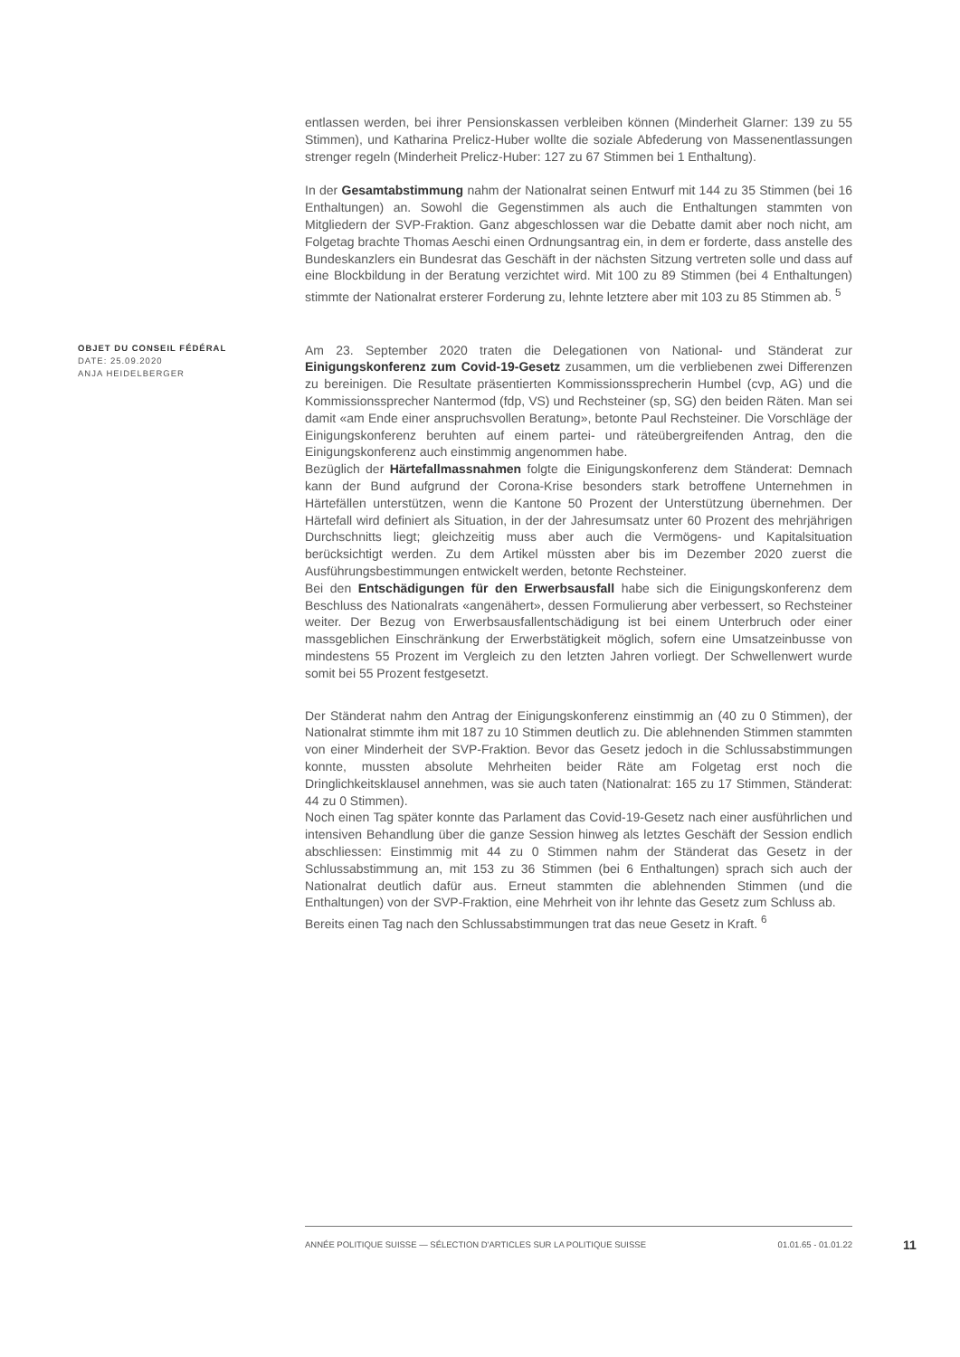entlassen werden, bei ihrer Pensionskassen verbleiben können (Minderheit Glarner: 139 zu 55 Stimmen), und Katharina Prelicz-Huber wollte die soziale Abfederung von Massenentlassungen strenger regeln (Minderheit Prelicz-Huber: 127 zu 67 Stimmen bei 1 Enthaltung).
In der Gesamtabstimmung nahm der Nationalrat seinen Entwurf mit 144 zu 35 Stimmen (bei 16 Enthaltungen) an. Sowohl die Gegenstimmen als auch die Enthaltungen stammten von Mitgliedern der SVP-Fraktion. Ganz abgeschlossen war die Debatte damit aber noch nicht, am Folgetag brachte Thomas Aeschi einen Ordnungsantrag ein, in dem er forderte, dass anstelle des Bundeskanzlers ein Bundesrat das Geschäft in der nächsten Sitzung vertreten solle und dass auf eine Blockbildung in der Beratung verzichtet wird. Mit 100 zu 89 Stimmen (bei 4 Enthaltungen) stimmte der Nationalrat ersterer Forderung zu, lehnte letztere aber mit 103 zu 85 Stimmen ab. <sup>5</sup>
OBJET DU CONSEIL FÉDÉRAL
DATE: 25.09.2020
ANJA HEIDELBERGER
Am 23. September 2020 traten die Delegationen von National- und Ständerat zur Einigungskonferenz zum Covid-19-Gesetz zusammen, um die verbliebenen zwei Differenzen zu bereinigen. Die Resultate präsentierten Kommissionssprecherin Humbel (cvp, AG) und die Kommissionssprecher Nantermod (fdp, VS) und Rechsteiner (sp, SG) den beiden Räten. Man sei damit «am Ende einer anspruchsvollen Beratung», betonte Paul Rechsteiner. Die Vorschläge der Einigungskonferenz beruhten auf einem partei- und räteübergreifenden Antrag, den die Einigungskonferenz auch einstimmig angenommen habe.
Bezüglich der Härtefallmassnahmen folgte die Einigungskonferenz dem Ständerat: Demnach kann der Bund aufgrund der Corona-Krise besonders stark betroffene Unternehmen in Härtefällen unterstützen, wenn die Kantone 50 Prozent der Unterstützung übernehmen. Der Härtefall wird definiert als Situation, in der der Jahresumsatz unter 60 Prozent des mehrjährigen Durchschnitts liegt; gleichzeitig muss aber auch die Vermögens- und Kapitalsituation berücksichtigt werden. Zu dem Artikel müssten aber bis im Dezember 2020 zuerst die Ausführungsbestimmungen entwickelt werden, betonte Rechsteiner.
Bei den Entschädigungen für den Erwerbsausfall habe sich die Einigungskonferenz dem Beschluss des Nationalrats «angenähert», dessen Formulierung aber verbessert, so Rechsteiner weiter. Der Bezug von Erwerbsausfallentschädigung ist bei einem Unterbruch oder einer massgeblichen Einschränkung der Erwerbstätigkeit möglich, sofern eine Umsatzeinbusse von mindestens 55 Prozent im Vergleich zu den letzten Jahren vorliegt. Der Schwellenwert wurde somit bei 55 Prozent festgesetzt.
Der Ständerat nahm den Antrag der Einigungskonferenz einstimmig an (40 zu 0 Stimmen), der Nationalrat stimmte ihm mit 187 zu 10 Stimmen deutlich zu. Die ablehnenden Stimmen stammten von einer Minderheit der SVP-Fraktion. Bevor das Gesetz jedoch in die Schlussabstimmungen konnte, mussten absolute Mehrheiten beider Räte am Folgetag erst noch die Dringlichkeitsklausel annehmen, was sie auch taten (Nationalrat: 165 zu 17 Stimmen, Ständerat: 44 zu 0 Stimmen).
Noch einen Tag später konnte das Parlament das Covid-19-Gesetz nach einer ausführlichen und intensiven Behandlung über die ganze Session hinweg als letztes Geschäft der Session endlich abschliessen: Einstimmig mit 44 zu 0 Stimmen nahm der Ständerat das Gesetz in der Schlussabstimmung an, mit 153 zu 36 Stimmen (bei 6 Enthaltungen) sprach sich auch der Nationalrat deutlich dafür aus. Erneut stammten die ablehnenden Stimmen (und die Enthaltungen) von der SVP-Fraktion, eine Mehrheit von ihr lehnte das Gesetz zum Schluss ab.
Bereits einen Tag nach den Schlussabstimmungen trat das neue Gesetz in Kraft. <sup>6</sup>
ANNÉE POLITIQUE SUISSE — SÉLECTION D'ARTICLES SUR LA POLITIQUE SUISSE 01.01.65 - 01.01.22
11